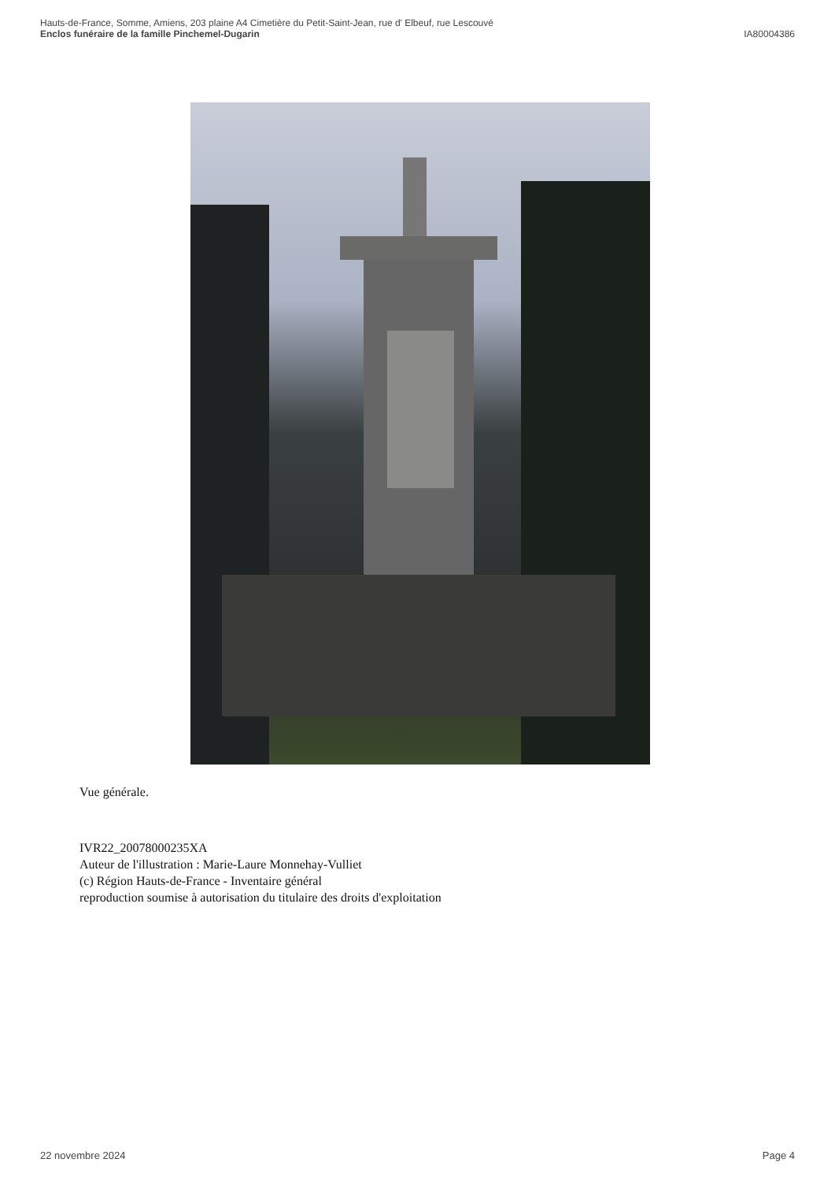Hauts-de-France, Somme, Amiens, 203 plaine A4 Cimetière du Petit-Saint-Jean, rue d' Elbeuf, rue Lescouvé
Enclos funéraire de la famille Pinchemel-Dugarin IA80004386
Vue générale.
IVR22_20078000235XA
Auteur de l'illustration : Marie-Laure Monnehay-Vulliet
(c) Région Hauts-de-France - Inventaire général
reproduction soumise à autorisation du titulaire des droits d'exploitation
22 novembre 2024 Page 4